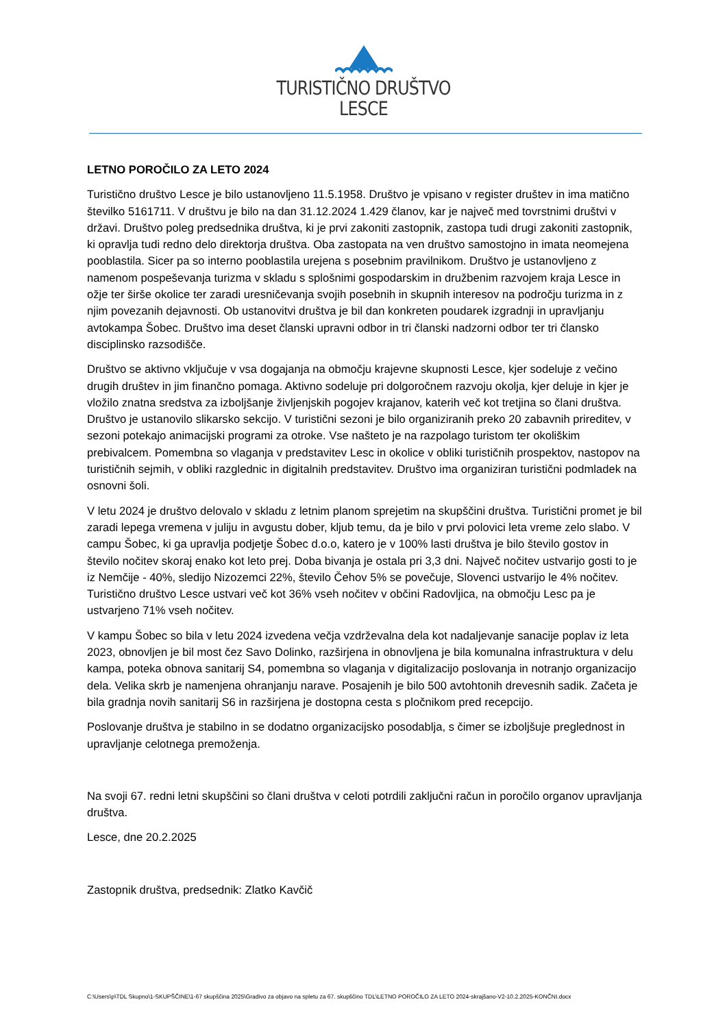TURISTIČNO DRUŠTVO
LESCE
LETNO POROČILO ZA LETO 2024
Turistično društvo Lesce je bilo ustanovljeno 11.5.1958. Društvo je vpisano v register društev in ima matično številko 5161711. V društvu je bilo na dan 31.12.2024 1.429 članov, kar je največ med tovrstnimi društvi v državi. Društvo poleg predsednika društva, ki je prvi zakoniti zastopnik, zastopa tudi drugi zakoniti zastopnik, ki opravlja tudi redno delo direktorja društva. Oba zastopata na ven društvo samostojno in imata neomejena pooblastila. Sicer pa so interno pooblastila urejena s posebnim pravilnikom. Društvo je ustanovljeno z namenom pospeševanja turizma v skladu s splošnimi gospodarskim in družbenim razvojem kraja Lesce in ožje ter širše okolice ter zaradi uresničevanja svojih posebnih in skupnih interesov na področju turizma in z njim povezanih dejavnosti. Ob ustanovitvi društva je bil dan konkreten poudarek izgradnji in upravljanju avtokampa Šobec. Društvo ima deset članski upravni odbor in tri članski nadzorni odbor ter tri člansko disciplinsko razsodišče.
Društvo se aktivno vključuje v vsa dogajanja na območju krajevne skupnosti Lesce, kjer sodeluje z večino drugih društev in jim finančno pomaga. Aktivno sodeluje pri dolgoročnem razvoju okolja, kjer deluje in kjer je vložilo znatna sredstva za izboljšanje življenjskih pogojev krajanov, katerih več kot tretjina so člani društva. Društvo je ustanovilo slikarsko sekcijo. V turistični sezoni je bilo organiziranih preko 20 zabavnih prireditev, v sezoni potekajo animacijski programi za otroke. Vse našteto je na razpolago turistom ter okoliškim prebivalcem. Pomembna so vlaganja v predstavitev Lesc in okolice v obliki turističnih prospektov, nastopov na turističnih sejmih, v obliki razglednic in digitalnih predstavitev. Društvo ima organiziran turistični podmladek na osnovni šoli.
V letu 2024 je društvo delovalo v skladu z letnim planom sprejetim na skupščini društva. Turistični promet je bil zaradi lepega vremena v juliju in avgustu dober, kljub temu, da je bilo v prvi polovici leta vreme zelo slabo. V campu Šobec, ki ga upravlja podjetje Šobec d.o.o, katero je v 100% lasti društva je bilo število gostov in število nočitev skoraj enako kot leto prej. Doba bivanja je ostala pri 3,3 dni. Največ nočitev ustvarijo gosti to je iz Nemčije - 40%, sledijo Nizozemci 22%, število Čehov 5% se povečuje, Slovenci ustvarijo le 4% nočitev. Turistično društvo Lesce ustvari več kot 36% vseh nočitev v občini Radovljica, na območju Lesc pa je ustvarjeno 71% vseh nočitev.
V kampu Šobec so bila v letu 2024 izvedena večja vzdrževalna dela kot nadaljevanje sanacije poplav iz leta 2023, obnovljen je bil most čez Savo Dolinko, razširjena in obnovljena je bila komunalna infrastruktura v delu kampa, poteka obnova sanitarij S4, pomembna so vlaganja v digitalizacijo poslovanja in notranjo organizacijo dela. Velika skrb je namenjena ohranjanju narave. Posajenih je bilo 500 avtohtonih drevesnih sadik. Začeta je bila gradnja novih sanitarij S6 in razširjena je dostopna cesta s pločnikom pred recepcijo.
Poslovanje društva je stabilno in se dodatno organizacijsko posodablja, s čimer se izboljšuje preglednost in upravljanje celotnega premoženja.
Na svoji 67. redni letni skupščini so člani društva v celoti potrdili zaključni račun in poročilo organov upravljanja društva.
Lesce, dne 20.2.2025
Zastopnik društva, predsednik: Zlatko Kavčič
C:\Users\p\TDL Skupno\1-SKUPŠČINE\1-67 skupščina 2025\Gradivo za objavo na spletu za 67. skupščino TDL\LETNO POROČILO ZA LETO 2024-skrajšano-V2-10.2.2025-KONČNI.docx